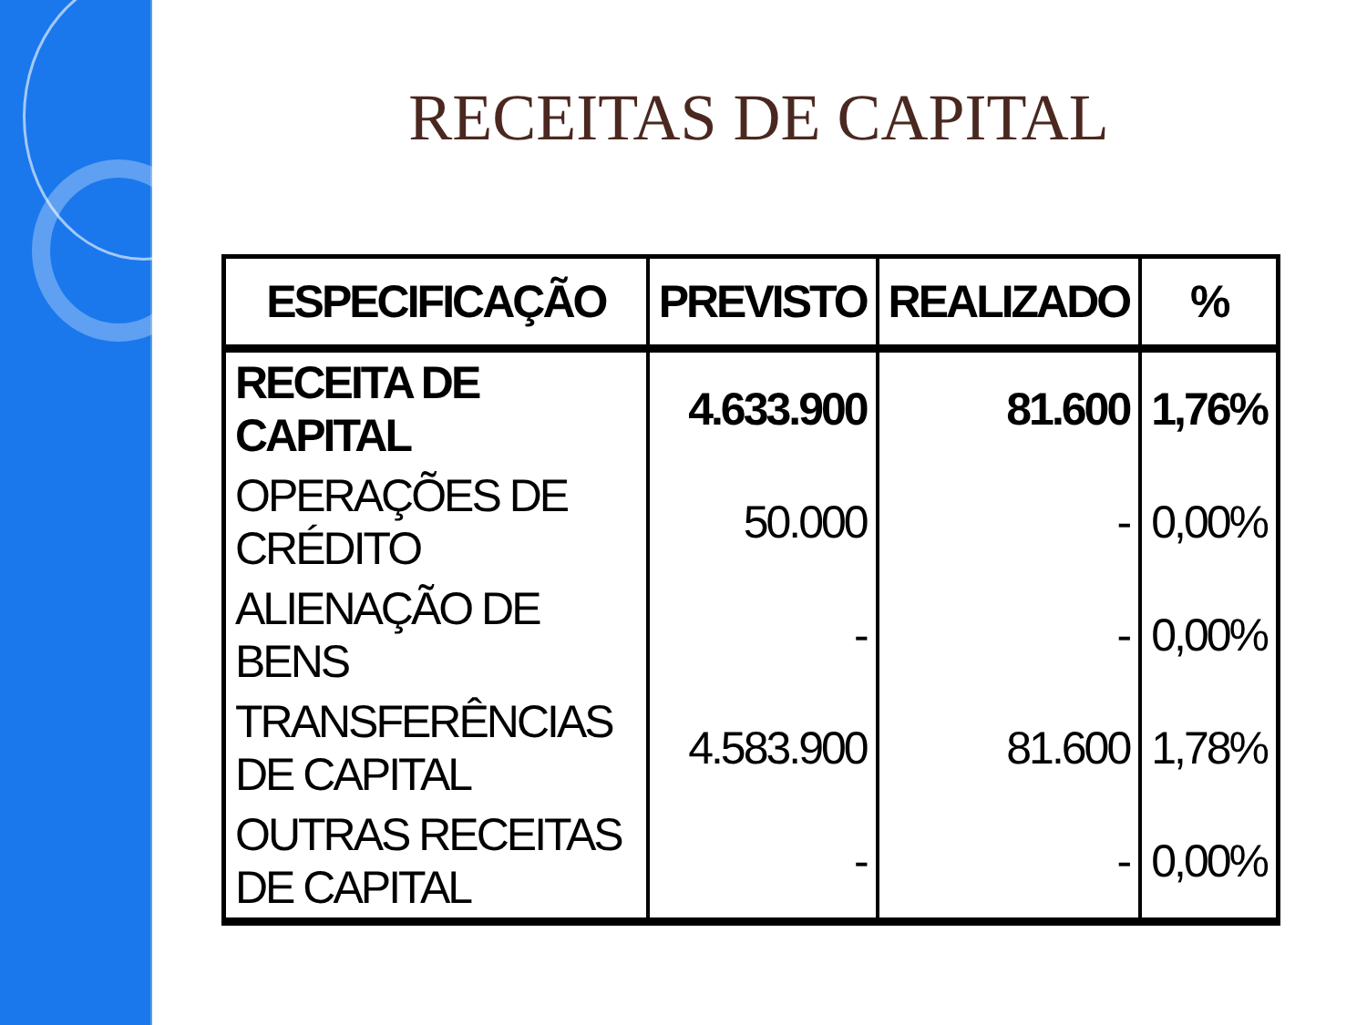RECEITAS DE CAPITAL
| ESPECIFICAÇÃO | PREVISTO | REALIZADO | % |
| --- | --- | --- | --- |
| RECEITA DE CAPITAL | 4.633.900 | 81.600 | 1,76% |
| OPERAÇÕES DE CRÉDITO | 50.000 | - | 0,00% |
| ALIENAÇÃO DE BENS | - | - | 0,00% |
| TRANSFERÊNCIAS DE CAPITAL | 4.583.900 | 81.600 | 1,78% |
| OUTRAS RECEITAS DE CAPITAL | - | - | 0,00% |